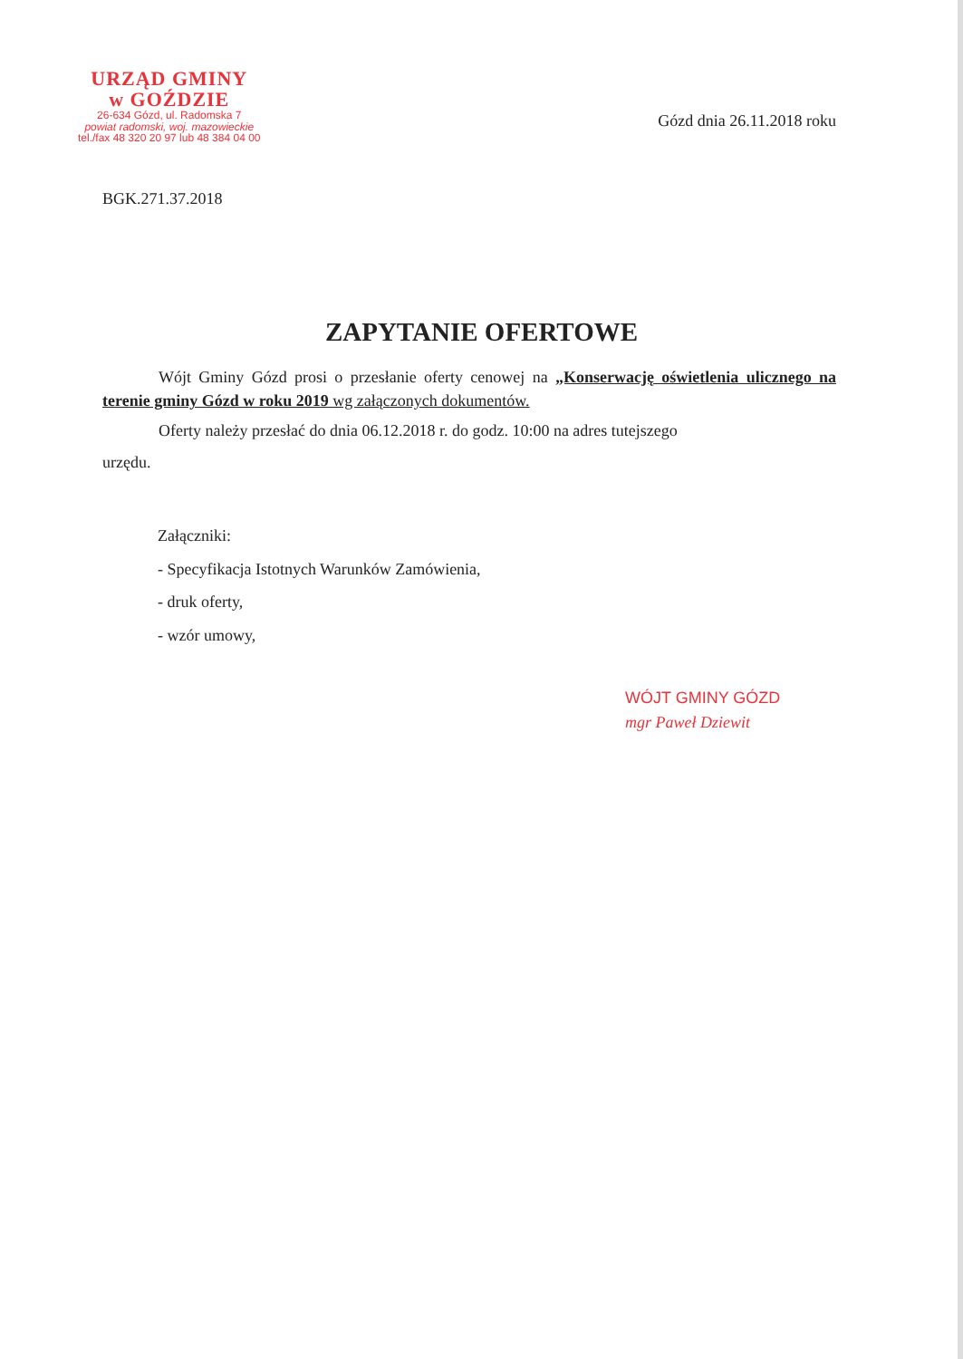URZĄD GMINY
w GOŹDZIE
26-634 Gózd, ul. Radomska 7
powiat radomski, woj. mazowieckie
tel./fax 48 320 20 97 lub 48 384 04 00
Gózd dnia 26.11.2018 roku
BGK.271.37.2018
ZAPYTANIE OFERTOWE
Wójt Gminy Gózd prosi o przesłanie oferty cenowej na „Konserwację oświetlenia ulicznego na terenie gminy Gózd w roku 2019 wg załączonych dokumentów.
Oferty należy przesłać do dnia 06.12.2018 r. do godz. 10:00 na adres tutejszego
urzędu.
Załączniki:
- Specyfikacja Istotnych Warunków Zamówienia,
- druk oferty,
- wzór umowy,
WÓJT GMINY GÓZD
mgr Paweł Dziewit